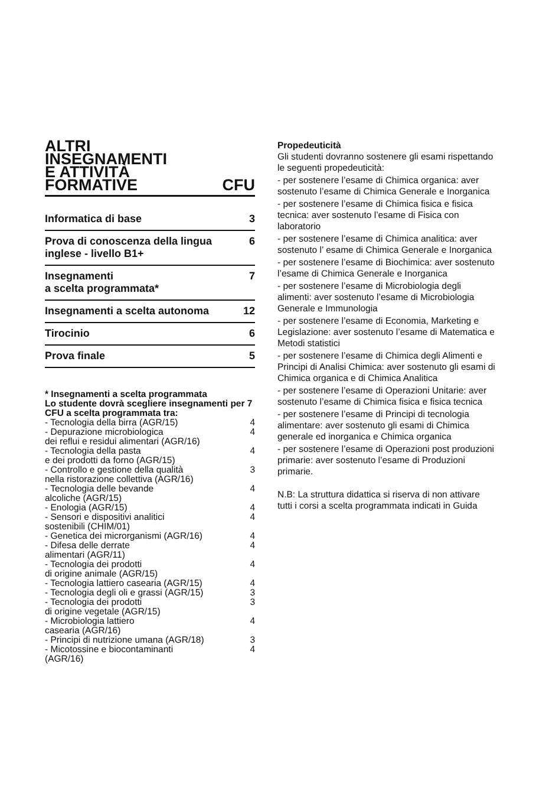ALTRI
INSEGNAMENTI
E ATTIVITÀ
FORMATIVE CFU
| Informatica di base | 3 |
| Prova di conoscenza della lingua inglese - livello B1+ | 6 |
| Insegnamenti a scelta programmata* | 7 |
| Insegnamenti a scelta autonoma | 12 |
| Tirocinio | 6 |
| Prova finale | 5 |
* Insegnamenti a scelta programmata
Lo studente dovrà scegliere insegnamenti per 7 CFU a scelta programmata tra:
| - Tecnologia della birra (AGR/15) | 4 |
| - Depurazione microbiologica dei reflui e residui alimentari (AGR/16) | 4 |
| - Tecnologia della pasta e dei prodotti da forno (AGR/15) | 4 |
| - Controllo e gestione della qualità nella ristorazione collettiva (AGR/16) | 3 |
| - Tecnologia delle bevande alcoliche (AGR/15) | 4 |
| - Enologia (AGR/15) | 4 |
| - Sensori e dispositivi analitici sostenibili (CHIM/01) | 4 |
| - Genetica dei microrganismi (AGR/16) | 4 |
| - Difesa delle derrate alimentari (AGR/11) | 4 |
| - Tecnologia dei prodotti di origine animale (AGR/15) | 4 |
| - Tecnologia lattiero casearia (AGR/15) | 4 |
| - Tecnologia degli oli e grassi (AGR/15) | 3 |
| - Tecnologia dei prodotti di origine vegetale (AGR/15) | 3 |
| - Microbiologia lattiero casearia (AGR/16) | 4 |
| - Principi di nutrizione umana (AGR/18) | 3 |
| - Micotossine e biocontaminanti (AGR/16) | 4 |
Propedeuticità
Gli studenti dovranno sostenere gli esami rispettando le seguenti propedeuticità:
- per sostenere l’esame di Chimica organica: aver sostenuto l’esame di Chimica Generale e Inorganica
- per sostenere l’esame di Chimica fisica e fisica tecnica: aver sostenuto l’esame di Fisica con laboratorio
- per sostenere l’esame di Chimica analitica: aver sostenuto l’ esame di Chimica Generale e Inorganica
- per sostenere l’esame di Biochimica: aver sostenuto l’esame di Chimica Generale e Inorganica
- per sostenere l’esame di Microbiologia degli alimenti: aver sostenuto l’esame di Microbiologia Generale e Immunologia
- per sostenere l’esame di Economia, Marketing e Legislazione: aver sostenuto l’esame di Matematica e Metodi statistici
- per sostenere l’esame di Chimica degli Alimenti e Principi di Analisi Chimica: aver sostenuto gli esami di Chimica organica e di Chimica Analitica
- per sostenere l’esame di Operazioni Unitarie: aver sostenuto l’esame di Chimica fisica e fisica tecnica
- per sostenere l’esame di Principi di tecnologia alimentare: aver sostenuto gli esami di Chimica generale ed inorganica e Chimica organica
- per sostenere l’esame di Operazioni post produzioni primarie: aver sostenuto l’esame di Produzioni primarie.
N.B: La struttura didattica si riserva di non attivare tutti i corsi a scelta programmata indicati in Guida